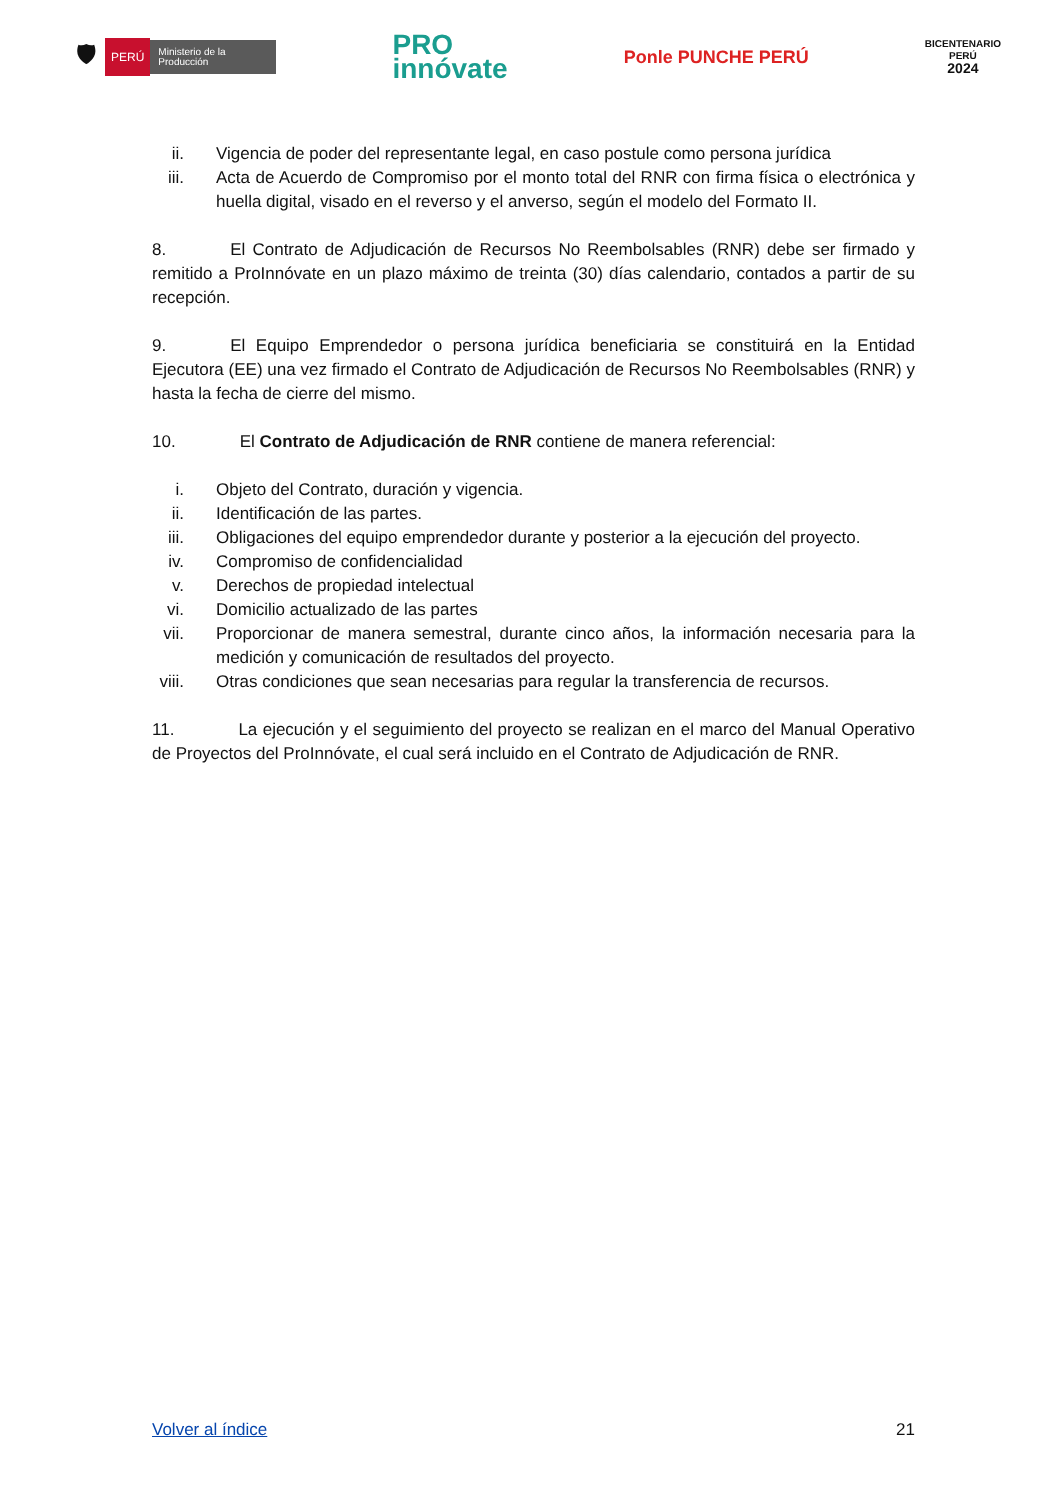🛡 PERÚ Ministerio de la Producción
PRO
innóvate
Ponle PUNCHE PERÚ
BICENTENARIO
PERÚ
2024
ii. Vigencia de poder del representante legal, en caso postule como persona jurídica
iii. Acta de Acuerdo de Compromiso por el monto total del RNR con firma física o electrónica y huella digital, visado en el reverso y el anverso, según el modelo del Formato II.
8. El Contrato de Adjudicación de Recursos No Reembolsables (RNR) debe ser firmado y remitido a ProInnóvate en un plazo máximo de treinta (30) días calendario, contados a partir de su recepción.
9. El Equipo Emprendedor o persona jurídica beneficiaria se constituirá en la Entidad Ejecutora (EE) una vez firmado el Contrato de Adjudicación de Recursos No Reembolsables (RNR) y hasta la fecha de cierre del mismo.
10. El Contrato de Adjudicación de RNR contiene de manera referencial:
i. Objeto del Contrato, duración y vigencia.
ii. Identificación de las partes.
iii. Obligaciones del equipo emprendedor durante y posterior a la ejecución del proyecto.
iv. Compromiso de confidencialidad
v. Derechos de propiedad intelectual
vi. Domicilio actualizado de las partes
vii. Proporcionar de manera semestral, durante cinco años, la información necesaria para la medición y comunicación de resultados del proyecto.
viii. Otras condiciones que sean necesarias para regular la transferencia de recursos.
11. La ejecución y el seguimiento del proyecto se realizan en el marco del Manual Operativo de Proyectos del ProInnóvate, el cual será incluido en el Contrato de Adjudicación de RNR.
Volver al índice 21